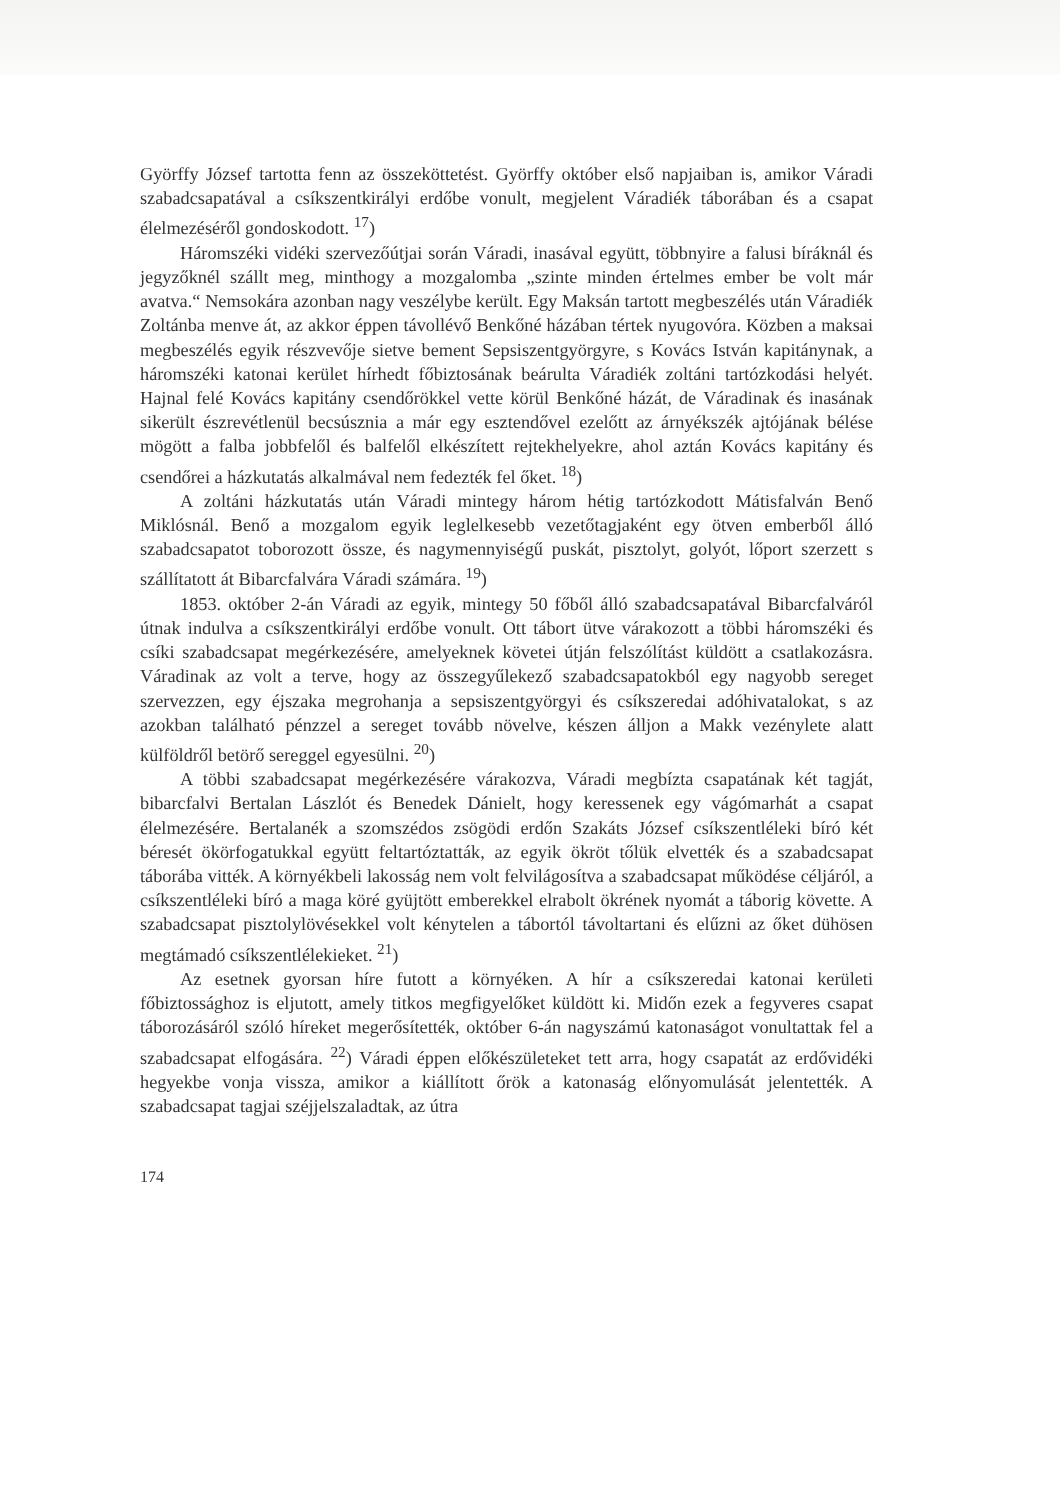Györffy József tartotta fenn az összeköttetést. Györffy október első napjaiban is, amikor Váradi szabadcsapatával a csíkszentkirályi erdőbe vonult, megjelent Váradiék táborában és a csapat élelmezéséről gondoskodott. <sup>17</sup>)
Háromszéki vidéki szervezőútjai során Váradi, inasával együtt, többnyire a falusi bíráknál és jegyzőknél szállt meg, minthogy a mozgalomba „szinte minden értelmes ember be volt már avatva.“ Nemsokára azonban nagy veszélybe került. Egy Maksán tartott megbeszélés után Váradiék Zoltánba menve át, az akkor éppen távollévő Benkőné házában tértek nyugovóra. Közben a maksai megbeszélés egyik részvevője sietve bement Sepsiszentgyörgyre, s Kovács István kapitánynak, a háromszéki katonai kerület hírhedt főbiztosának beárulta Váradiék zoltáni tartózkodási helyét. Hajnal felé Kovács kapitány csendőrökkel vette körül Benkőné házát, de Váradinak és inasának sikerült észrevétlenül becsúsznia a már egy esztendővel ezelőtt az árnyékszék ajtójának bélése mögött a falba jobbfelől és balfelől elkészített rejtekhelyekre, ahol aztán Kovács kapitány és csendőrei a házkutatás alkalmával nem fedezték fel őket. <sup>18</sup>)
A zoltáni házkutatás után Váradi mintegy három hétig tartózkodott Mátisfalván Benő Miklósnál. Benő a mozgalom egyik leglelkesebb vezetőtagjaként egy ötven emberből álló szabadcsapatot toborozott össze, és nagymennyiségű puskát, pisztolyt, golyót, lőport szerzett s szállítatott át Bibarcfalvára Váradi számára. <sup>19</sup>)
1853. október 2-án Váradi az egyik, mintegy 50 főből álló szabadcsapatával Bibarcfalváról útnak indulva a csíkszentkirályi erdőbe vonult. Ott tábort ütve várakozott a többi háromszéki és csíki szabadcsapat megérkezésére, amelyeknek követei útján felszólítást küldött a csatlakozásra. Váradinak az volt a terve, hogy az összegyűlekező szabadcsapatokból egy nagyobb sereget szervezzen, egy éjszaka megrohanja a sepsiszentgyörgyi és csíkszeredai adóhivatalokat, s az azokban található pénzzel a sereget tovább növelve, készen álljon a Makk vezénylete alatt külföldről betörő sereggel egyesülni. <sup>20</sup>)
A többi szabadcsapat megérkezésére várakozva, Váradi megbízta csapatának két tagját, bibarcfalvi Bertalan Lászlót és Benedek Dánielt, hogy keressenek egy vágómarhát a csapat élelmezésére. Bertalanék a szomszédos zsögödi erdőn Szakáts József csíkszentléleki bíró két béresét ökörfogatukkal együtt feltartóztatták, az egyik ökröt tőlük elvették és a szabadcsapat táborába vitték. A környékbeli lakosság nem volt felvilágosítva a szabadcsapat működése céljáról, a csíkszentléleki bíró a maga köré gyüjtött emberekkel elrabolt ökrének nyomát a táborig követte. A szabadcsapat pisztolylövésekkel volt kénytelen a tábortól távoltartani és elűzni az őket dühösen megtámadó csíkszentlélekieket. <sup>21</sup>)
Az esetnek gyorsan híre futott a környéken. A hír a csíkszeredai katonai kerületi főbiztossághoz is eljutott, amely titkos megfigyelőket küldött ki. Midőn ezek a fegyveres csapat táborozásáról szóló híreket megerősítették, október 6-án nagyszámú katonaságot vonultattak fel a szabadcsapat elfogására. <sup>22</sup>) Váradi éppen előkészületeket tett arra, hogy csapatát az erdővidéki hegyekbe vonja vissza, amikor a kiállított őrök a katonaság előnyomulását jelentették. A szabadcsapat tagjai széjjelszaladtak, az útra
174